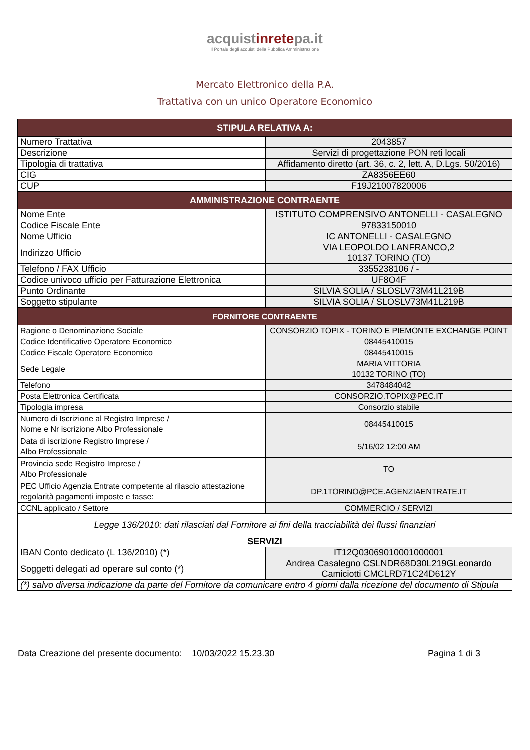acquistinretepa.it
Il Portale degli acquisti della Pubblica Amministrazione
Mercato Elettronico della P.A.
Trattativa con un unico Operatore Economico
| STIPULA RELATIVA A: | |
| --- | --- |
| Numero Trattativa | 2043857 |
| Descrizione | Servizi di progettazione PON reti locali |
| Tipologia di trattativa | Affidamento diretto (art. 36, c. 2, lett. A, D.Lgs. 50/2016) |
| CIG | ZA8356EE60 |
| CUP | F19J21007820006 |
| AMMINISTRAZIONE CONTRAENTE | |
| Nome Ente | ISTITUTO COMPRENSIVO ANTONELLI - CASALEGNO |
| Codice Fiscale Ente | 97833150010 |
| Nome Ufficio | IC ANTONELLI - CASALEGNO |
| Indirizzo Ufficio | VIA LEOPOLDO LANFRANCO,2 10137 TORINO (TO) |
| Telefono / FAX Ufficio | 3355238106 / - |
| Codice univoco ufficio per Fatturazione Elettronica | UF8O4F |
| Punto Ordinante | SILVIA SOLIA / SLOSLV73M41L219B |
| Soggetto stipulante | SILVIA SOLIA / SLOSLV73M41L219B |
| FORNITORE CONTRAENTE | |
| Ragione o Denominazione Sociale | CONSORZIO TOPIX - TORINO E PIEMONTE EXCHANGE POINT |
| Codice Identificativo Operatore Economico | 08445410015 |
| Codice Fiscale Operatore Economico | 08445410015 |
| Sede Legale | MARIA VITTORIA 10132 TORINO (TO) |
| Telefono | 3478484042 |
| Posta Elettronica Certificata | CONSORZIO.TOPIX@PEC.IT |
| Tipologia impresa | Consorzio stabile |
| Numero di Iscrizione al Registro Imprese / Nome e Nr iscrizione Albo Professionale | 08445410015 |
| Data di iscrizione Registro Imprese / Albo Professionale | 5/16/02 12:00 AM |
| Provincia sede Registro Imprese / Albo Professionale | TO |
| PEC Ufficio Agenzia Entrate competente al rilascio attestazione regolarità pagamenti imposte e tasse: | DP.1TORINO@PCE.AGENZIAENTRATE.IT |
| CCNL applicato / Settore | COMMERCIO / SERVIZI |
| Legge 136/2010: dati rilasciati dal Fornitore ai fini della tracciabilità dei flussi finanziari | |
| SERVIZI | |
| IBAN Conto dedicato (L 136/2010) (*) | IT12Q03069010001000001 |
| Soggetti delegati ad operare sul conto (*) | Andrea Casalegno CSLNDR68D30L219GLeonardo Camiciotti CMCLRD71C24D612Y |
| (*) salvo diversa indicazione da parte del Fornitore da comunicare entro 4 giorni dalla ricezione del documento di Stipula | |
Data Creazione del presente documento: 10/03/2022 15.23.30 Pagina 1 di 3